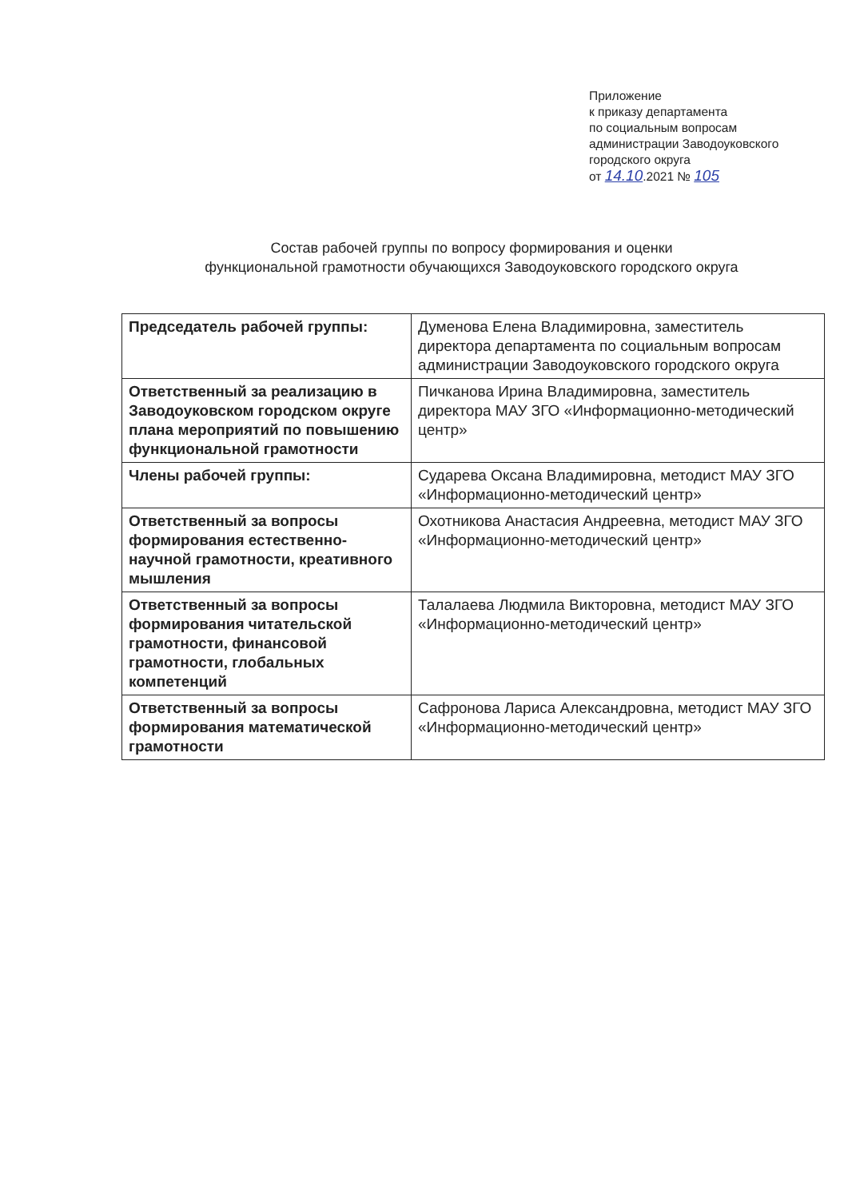Приложение
к приказу департамента
по социальным вопросам
администрации Заводоуковского
городского округа
от 14.10.2021 № 105
Состав рабочей группы по вопросу формирования и оценки
функциональной грамотности обучающихся Заводоуковского городского округа
| Председатель рабочей группы: | Думенова Елена Владимировна, заместитель директора департамента по социальным вопросам администрации Заводоуковского городского округа |
| Ответственный за реализацию в Заводоуковском городском округе плана мероприятий по повышению функциональной грамотности | Пичканова Ирина Владимировна, заместитель директора МАУ ЗГО «Информационно-методический центр» |
| Члены рабочей группы: | Сударева Оксана Владимировна, методист МАУ ЗГО «Информационно-методический центр» |
| Ответственный за вопросы формирования естественно-научной грамотности, креативного мышления | Охотникова Анастасия Андреевна, методист МАУ ЗГО «Информационно-методический центр» |
| Ответственный за вопросы формирования читательской грамотности, финансовой грамотности, глобальных компетенций | Талалаева Людмила Викторовна, методист МАУ ЗГО «Информационно-методический центр» |
| Ответственный за вопросы формирования математической грамотности | Сафронова Лариса Александровна, методист МАУ ЗГО «Информационно-методический центр» |